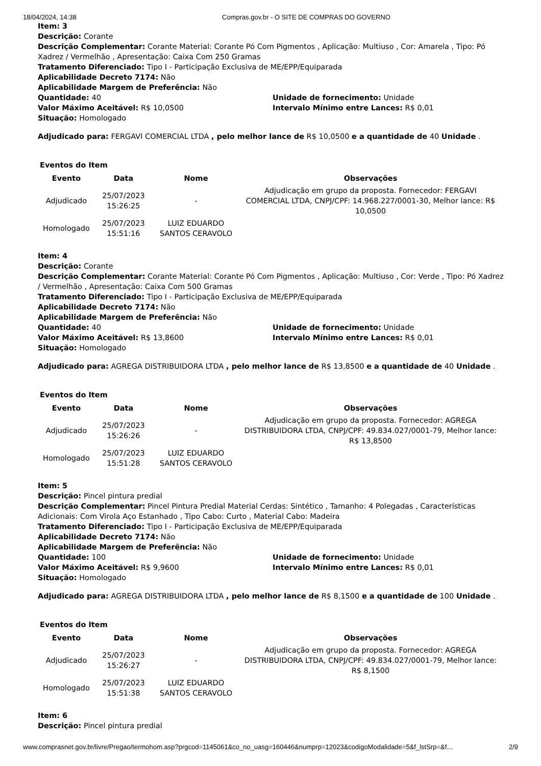18/04/2024, 14:38 Compras.gov.br - O SITE DE COMPRAS DO GOVERNO
Item: 3
Descrição: Corante
Descrição Complementar: Corante Material: Corante Pó Com Pigmentos , Aplicação: Multiuso , Cor: Amarela , Tipo: Pó Xadrez / Vermelhão , Apresentação: Caixa Com 250 Gramas
Tratamento Diferenciado: Tipo I - Participação Exclusiva de ME/EPP/Equiparada
Aplicabilidade Decreto 7174: Não
Aplicabilidade Margem de Preferência: Não
Quantidade: 40 Unidade de fornecimento: Unidade
Valor Máximo Aceitável: R$ 10,0500 Intervalo Mínimo entre Lances: R$ 0,01
Situação: Homologado
Adjudicado para: FERGAVI COMERCIAL LTDA , pelo melhor lance de R$ 10,0500 e a quantidade de 40 Unidade .
Eventos do Item
| Evento | Data | Nome | Observações |
| --- | --- | --- | --- |
| Adjudicado | 25/07/2023 15:26:25 | - | Adjudicação em grupo da proposta. Fornecedor: FERGAVI COMERCIAL LTDA, CNPJ/CPF: 14.968.227/0001-30, Melhor lance: R$ 10,0500 |
| Homologado | 25/07/2023 15:51:16 | LUIZ EDUARDO SANTOS CERAVOLO | |
Item: 4
Descrição: Corante
Descrição Complementar: Corante Material: Corante Pó Com Pigmentos , Aplicação: Multiuso , Cor: Verde , Tipo: Pó Xadrez / Vermelhão , Apresentação: Caixa Com 500 Gramas
Tratamento Diferenciado: Tipo I - Participação Exclusiva de ME/EPP/Equiparada
Aplicabilidade Decreto 7174: Não
Aplicabilidade Margem de Preferência: Não
Quantidade: 40 Unidade de fornecimento: Unidade
Valor Máximo Aceitável: R$ 13,8600 Intervalo Mínimo entre Lances: R$ 0,01
Situação: Homologado
Adjudicado para: AGREGA DISTRIBUIDORA LTDA , pelo melhor lance de R$ 13,8500 e a quantidade de 40 Unidade .
Eventos do Item
| Evento | Data | Nome | Observações |
| --- | --- | --- | --- |
| Adjudicado | 25/07/2023 15:26:26 | - | Adjudicação em grupo da proposta. Fornecedor: AGREGA DISTRIBUIDORA LTDA, CNPJ/CPF: 49.834.027/0001-79, Melhor lance: R$ 13,8500 |
| Homologado | 25/07/2023 15:51:28 | LUIZ EDUARDO SANTOS CERAVOLO | |
Item: 5
Descrição: Pincel pintura predial
Descrição Complementar: Pincel Pintura Predial Material Cerdas: Sintético , Tamanho: 4 Polegadas , Características Adicionais: Com Virola Aço Estanhado , Tipo Cabo: Curto , Material Cabo: Madeira
Tratamento Diferenciado: Tipo I - Participação Exclusiva de ME/EPP/Equiparada
Aplicabilidade Decreto 7174: Não
Aplicabilidade Margem de Preferência: Não
Quantidade: 100 Unidade de fornecimento: Unidade
Valor Máximo Aceitável: R$ 9,9600 Intervalo Mínimo entre Lances: R$ 0,01
Situação: Homologado
Adjudicado para: AGREGA DISTRIBUIDORA LTDA , pelo melhor lance de R$ 8,1500 e a quantidade de 100 Unidade .
Eventos do Item
| Evento | Data | Nome | Observações |
| --- | --- | --- | --- |
| Adjudicado | 25/07/2023 15:26:27 | - | Adjudicação em grupo da proposta. Fornecedor: AGREGA DISTRIBUIDORA LTDA, CNPJ/CPF: 49.834.027/0001-79, Melhor lance: R$ 8,1500 |
| Homologado | 25/07/2023 15:51:38 | LUIZ EDUARDO SANTOS CERAVOLO | |
Item: 6
Descrição: Pincel pintura predial
www.comprasnet.gov.br/livre/Pregao/termohom.asp?prgcod=1145061&co_no_uasg=160446&numprp=12023&codigoModalidade=5&f_lstSrp=&f… 2/9